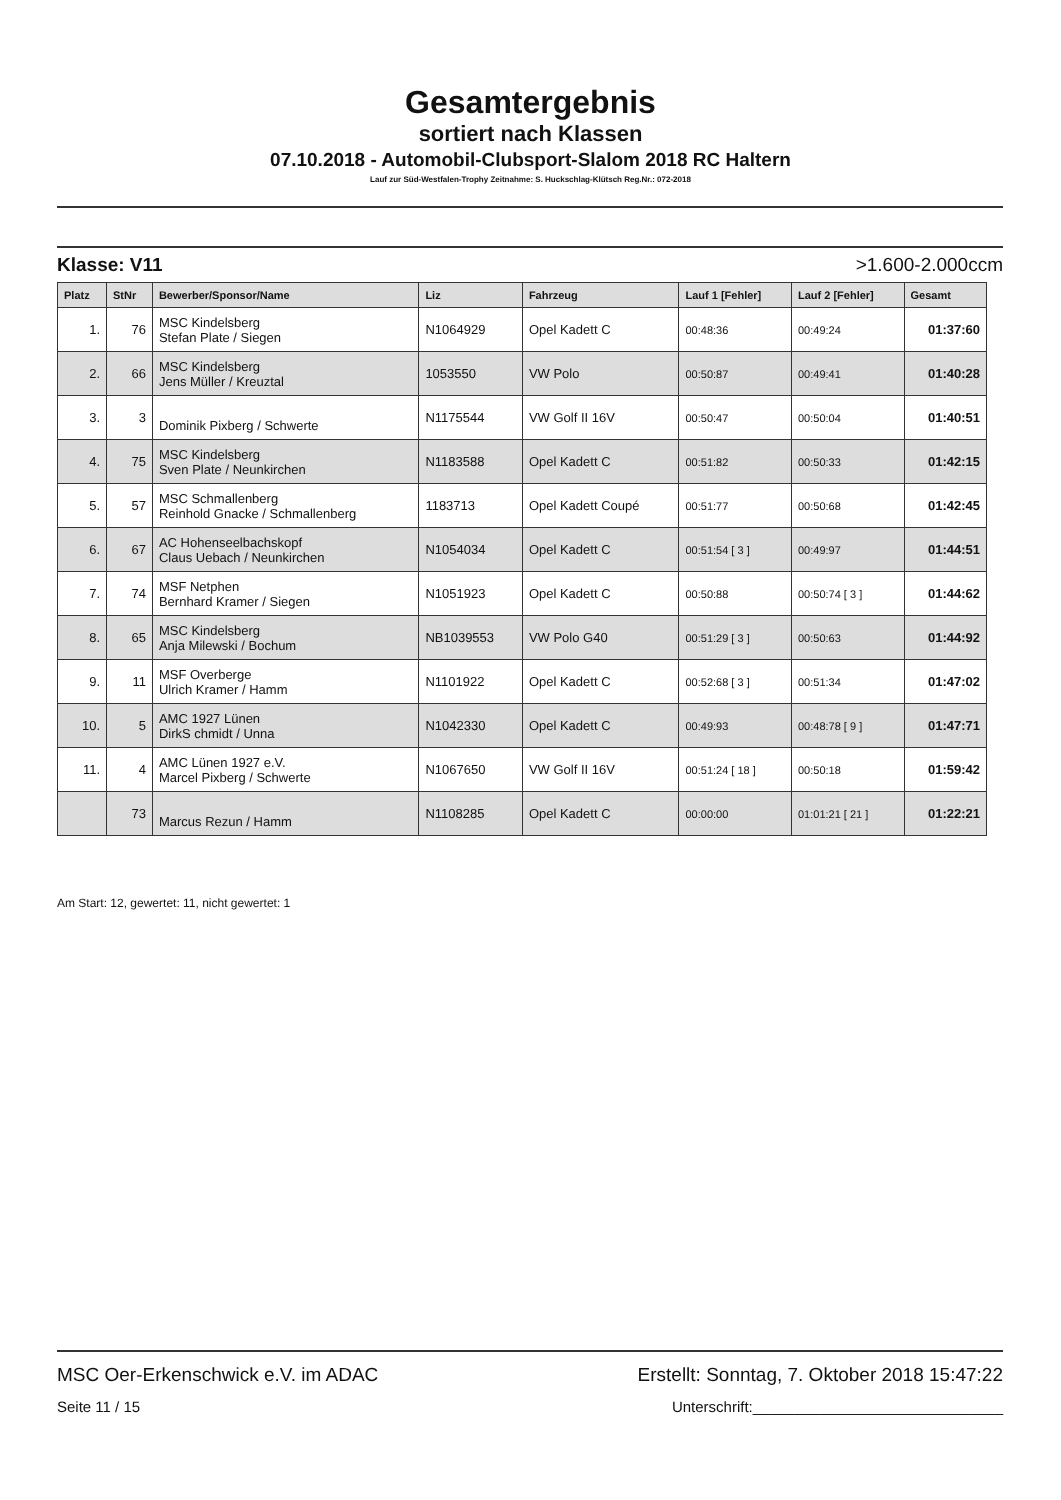Gesamtergebnis
sortiert nach Klassen
07.10.2018 - Automobil-Clubsport-Slalom 2018 RC Haltern
Lauf zur Süd-Westfalen-Trophy Zeitnahme: S. Huckschlag-Klütsch Reg.Nr.: 072-2018
Klasse: V11 >1.600-2.000ccm
| Platz | StNr | Bewerber/Sponsor/Name | Liz | Fahrzeug | Lauf 1 [Fehler] | Lauf 2 [Fehler] | Gesamt |
| --- | --- | --- | --- | --- | --- | --- | --- |
| 1. | 76 | MSC Kindelsberg Stefan Plate / Siegen | N1064929 | Opel Kadett C | 00:48:36 | 00:49:24 | 01:37:60 |
| 2. | 66 | MSC Kindelsberg Jens Müller / Kreuztal | 1053550 | VW Polo | 00:50:87 | 00:49:41 | 01:40:28 |
| 3. | 3 | Dominik Pixberg / Schwerte | N1175544 | VW Golf II 16V | 00:50:47 | 00:50:04 | 01:40:51 |
| 4. | 75 | MSC Kindelsberg Sven Plate / Neunkirchen | N1183588 | Opel Kadett C | 00:51:82 | 00:50:33 | 01:42:15 |
| 5. | 57 | MSC Schmallenberg Reinhold Gnacke / Schmallenberg | 1183713 | Opel Kadett Coupé | 00:51:77 | 00:50:68 | 01:42:45 |
| 6. | 67 | AC Hohenseelbachskopf Claus Uebach / Neunkirchen | N1054034 | Opel Kadett C | 00:51:54 [ 3 ] | 00:49:97 | 01:44:51 |
| 7. | 74 | MSF Netphen Bernhard Kramer / Siegen | N1051923 | Opel Kadett C | 00:50:88 | 00:50:74 [ 3 ] | 01:44:62 |
| 8. | 65 | MSC Kindelsberg Anja Milewski / Bochum | NB1039553 | VW Polo G40 | 00:51:29 [ 3 ] | 00:50:63 | 01:44:92 |
| 9. | 11 | MSF Overberge Ulrich Kramer / Hamm | N1101922 | Opel Kadett C | 00:52:68 [ 3 ] | 00:51:34 | 01:47:02 |
| 10. | 5 | AMC 1927 Lünen DirkS chmidt / Unna | N1042330 | Opel Kadett C | 00:49:93 | 00:48:78 [ 9 ] | 01:47:71 |
| 11. | 4 | AMC Lünen 1927 e.V. Marcel Pixberg / Schwerte | N1067650 | VW Golf II 16V | 00:51:24 [ 18 ] | 00:50:18 | 01:59:42 |
| | 73 | Marcus Rezun / Hamm | N1108285 | Opel Kadett C | 00:00:00 | 01:01:21 [ 21 ] | 01:22:21 |
Am Start: 12, gewertet: 11, nicht gewertet: 1
MSC Oer-Erkenschwick e.V. im ADAC Erstellt: Sonntag, 7. Oktober 2018 15:47:22
Seite 11 / 15 Unterschrift:______________________________